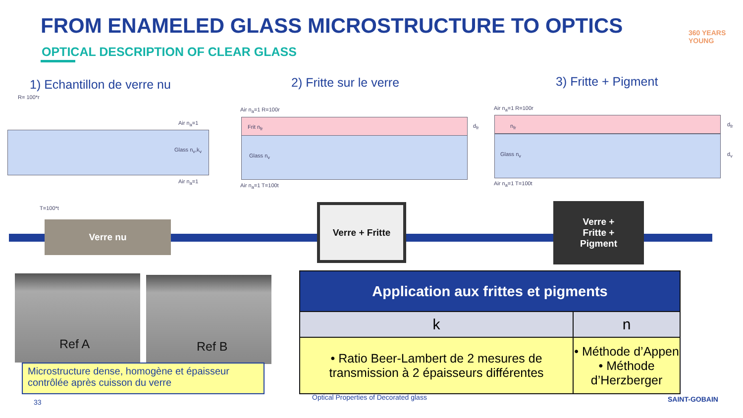FROM ENAMELED GLASS MICROSTRUCTURE TO OPTICS
OPTICAL DESCRIPTION OF CLEAR GLASS
360 YEARS YOUNG
1) Echantillon de verre nu 2) Fritte sur le verre 3) Fritte + Pigment
R= 100*r
Air n<sub>a</sub>=1
Glass n<sub>v</sub>,k<sub>v</sub>
Air n<sub>a</sub>=1
T=100*t
Frit n<sub>fr</sub>
Glass n<sub>v</sub>
Air n<sub>a</sub>=1 R=100r
Air n<sub>a</sub>=1 T=100t
d<sub>fr</sub> n<sub>fr</sub>
Glass n<sub>v</sub>
Air n<sub>a</sub>=1 R=100r
Air n<sub>a</sub>=1 T=100t
d<sub>fr</sub>
d<sub>v</sub>
Verre nu
Verre + Fritte
Verre +
Fritte +
Pigment
Ref A Ref B
Microstructure dense, homogène et épaisseur contrôlée après cuisson du verre
| Application aux frittes et pigments | |
| --- | --- |
| k | n |
| • Ratio Beer-Lambert de 2 mesures de transmission à 2 épaisseurs différentes | • Méthode d’Appen • Méthode d’Herzberger |
33
Optical Properties of Decorated glass
SAINT-GOBAIN